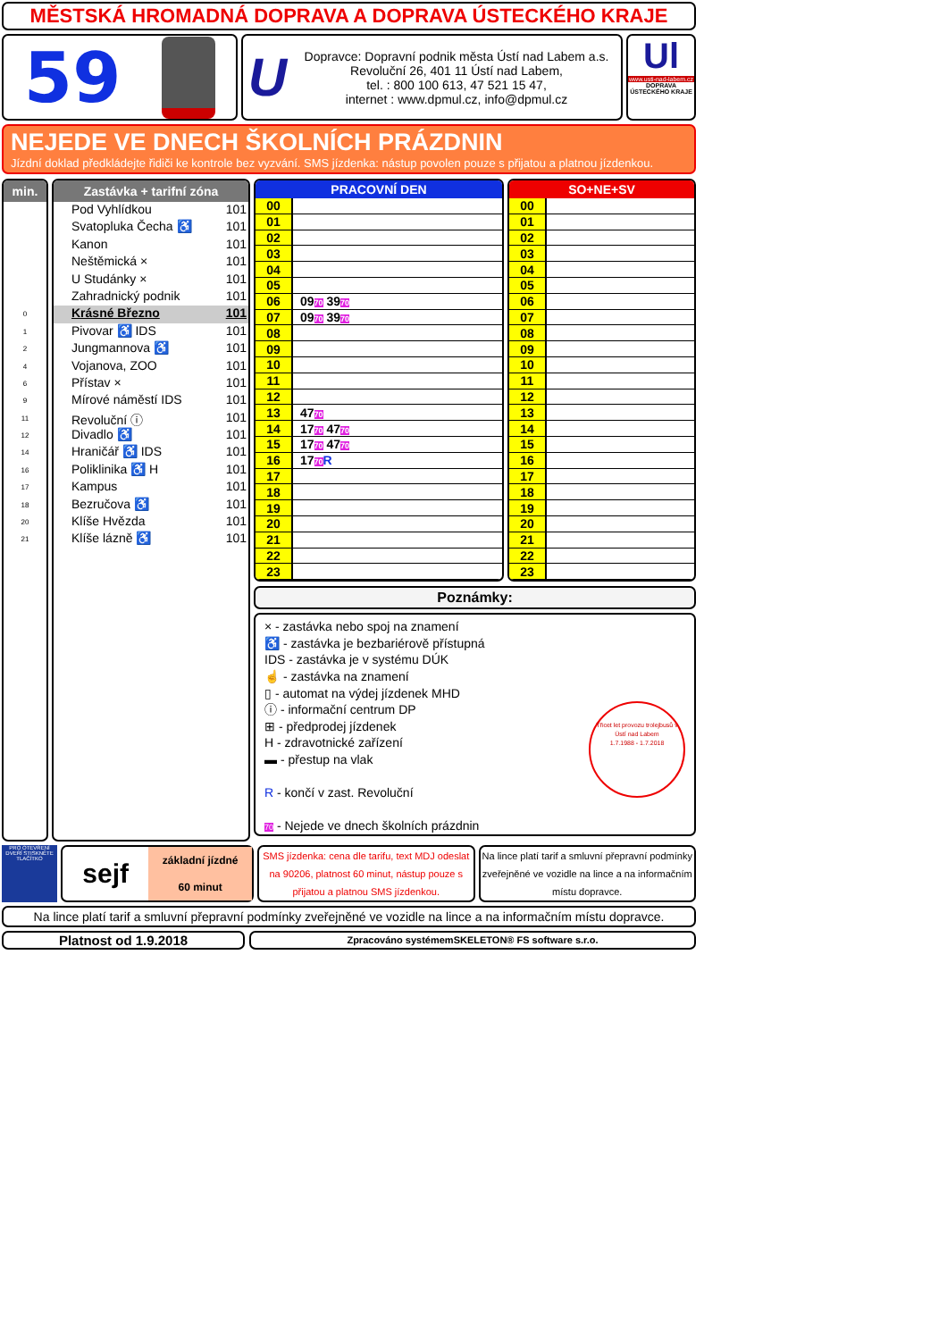MĚSTSKÁ HROMADNÁ DOPRAVA A DOPRAVA ÚSTECKÉHO KRAJE
59
U
Dopravce: Dopravní podnik města Ústí nad Labem a.s.
Revoluční 26, 401 11 Ústí nad Labem,
tel. : 800 100 613, 47 521 15 47,
internet : www.dpmul.cz, info@dpmul.cz
Ul
www.usti-nad-labem.cz
DOPRAVA ÚSTECKÉHO KRAJE
NEJEDE VE DNECH ŠKOLNÍCH PRÁZDNIN
Jízdní doklad předkládejte řidiči ke kontrole bez vyzvání. SMS jízdenka: nástup povolen pouze s přijatou a platnou jízdenkou.
min.
0
1
2
4
6
9
11
12
14
16
17
18
20
21
Zastávka + tarifní zóna
Pod Vyhlídkou 101
Svatopluka Čecha ♿ 101
Kanon 101
Neštěmická × 101
U Studánky × 101
Zahradnický podnik 101
Krásné Březno 101
Pivovar ♿ IDS 101
Jungmannova ♿ 101
Vojanova, ZOO 101
Přístav × 101
Mírové náměstí IDS 101
Revoluční ⓘ 101
Divadlo ♿ 101
Hraničář ♿ IDS 101
Poliklinika ♿ H 101
Kampus 101
Bezručova ♿ 101
Klíše Hvězda 101
Klíše lázně ♿ 101
| PRACOVNÍ DEN | |
| --- | --- |
| 00 | |
| 01 | |
| 02 | |
| 03 | |
| 04 | |
| 05 | |
| 06 | 09 70 39 70 |
| 07 | 09 70 39 70 |
| 08 | |
| 09 | |
| 10 | |
| 11 | |
| 12 | |
| 13 | 47 70 |
| 14 | 17 70 47 70 |
| 15 | 17 70 47 70 |
| 16 | 17 70 R |
| 17 | |
| 18 | |
| 19 | |
| 20 | |
| 21 | |
| 22 | |
| 23 | |
| SO+NE+SV | |
| --- | --- |
| 00 | |
| 01 | |
| 02 | |
| 03 | |
| 04 | |
| 05 | |
| 06 | |
| 07 | |
| 08 | |
| 09 | |
| 10 | |
| 11 | |
| 12 | |
| 13 | |
| 14 | |
| 15 | |
| 16 | |
| 17 | |
| 18 | |
| 19 | |
| 20 | |
| 21 | |
| 22 | |
| 23 | |
Poznámky:
× - zastávka nebo spoj na znamení
♿ - zastávka je bezbariérově přístupná
IDS - zastávka je v systému DÚK
☝ - zastávka na znamení
▯ - automat na výdej jízdenek MHD
ⓘ - informační centrum DP
⊞ - předprodej jízdenek
H - zdravotnické zařízení
▬ - přestup na vlak
R - končí v zast. Revoluční
70 - Nejede ve dnech školních prázdnin
Třicet let provozu trolejbusů v Ústí nad Labem
1.7.1988 - 1.7.2018
PRO OTEVŘENÍ DVEŘÍ STISKNĚTE TLAČÍTKO
sejf základní jízdné
60 minut
SMS jízdenka: cena dle tarifu, text MDJ odeslat na 90206, platnost 60 minut, nástup pouze s přijatou a platnou SMS jízdenkou.
Na lince platí tarif a smluvní přepravní podmínky zveřejněné ve vozidle na lince a na informačním místu dopravce.
Na lince platí tarif a smluvní přepravní podmínky zveřejněné ve vozidle na lince a na informačním místu dopravce.
Platnost od 1.9.2018
Zpracováno systémemSKELETON® FS software s.r.o.